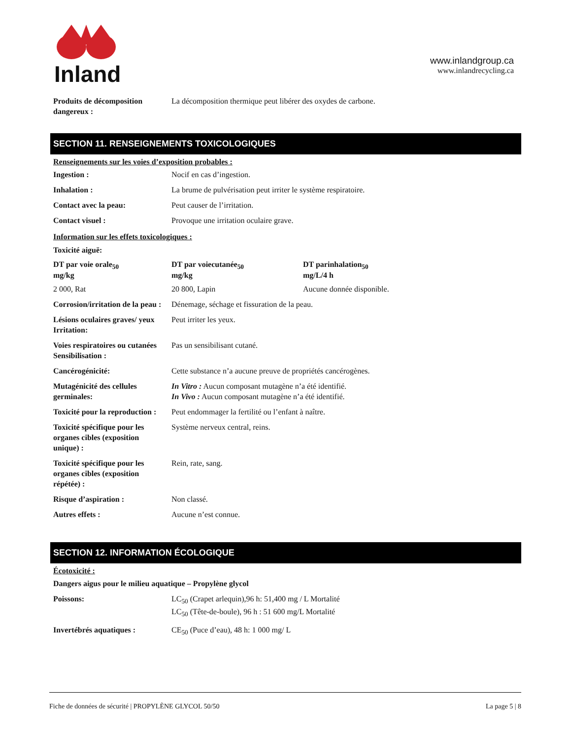Inland
www.inlandgroup.ca
www.inlandrecycling.ca
| Produits de décomposition dangereux : | La décomposition thermique peut libérer des oxydes de carbone. |
SECTION 11. RENSEIGNEMENTS TOXICOLOGIQUES
Renseignements sur les voies d’exposition probables :
| Ingestion : | Nocif en cas d’ingestion. | |
| Inhalation : | La brume de pulvérisation peut irriter le système respiratoire. | |
| Contact avec la peau: | Peut causer de l’irritation. | |
| Contact visuel : | Provoque une irritation oculaire grave. | |
| Information sur les effets toxicologiques : | | |
| Toxicité aiguë: | | |
| DT par voie orale<sub>50</sub> mg/kg | DT par voiecutanée<sub>50</sub> mg/kg | DT parinhalation<sub>50</sub> mg/L/4 h |
| 2 000, Rat | 20 800, Lapin | Aucune donnée disponible. |
| Corrosion/irritation de la peau : | Dénemage, séchage et fissuration de la peau. | |
| Lésions oculaires graves/ yeux Irritation: | Peut irriter les yeux. | |
| Voies respiratoires ou cutanées Sensibilisation : | Pas un sensibilisant cutané. | |
| Cancérogénicité: | Cette substance n’a aucune preuve de propriétés cancérogènes. | |
| Mutagénicité des cellules germinales: | In Vitro : Aucun composant mutagène n’a été identifié. In Vivo : Aucun composant mutagène n’a été identifié. | |
| Toxicité pour la reproduction : | Peut endommager la fertilité ou l’enfant à naître. | |
| Toxicité spécifique pour les organes cibles (exposition unique) : | Système nerveux central, reins. | |
| Toxicité spécifique pour les organes cibles (exposition répétée) : | Rein, rate, sang. | |
| Risque d’aspiration : | Non classé. | |
| Autres effets : | Aucune n’est connue. | |
SECTION 12. INFORMATION ÉCOLOGIQUE
Écotoxicité :
| Dangers aigus pour le milieu aquatique – Propylène glycol | |
| Poissons: | LC<sub>50</sub> (Crapet arlequin),96 h: 51,400 mg / L Mortalité LC<sub>50</sub> (Tête-de-boule), 96 h : 51 600 mg/L Mortalité |
| Invertébrés aquatiques : | CE<sub>50</sub> (Puce d’eau), 48 h: 1 000 mg/ L |
Fiche de données de sécurité | PROPYLÈNE GLYCOL 50/50 La page 5 | 8